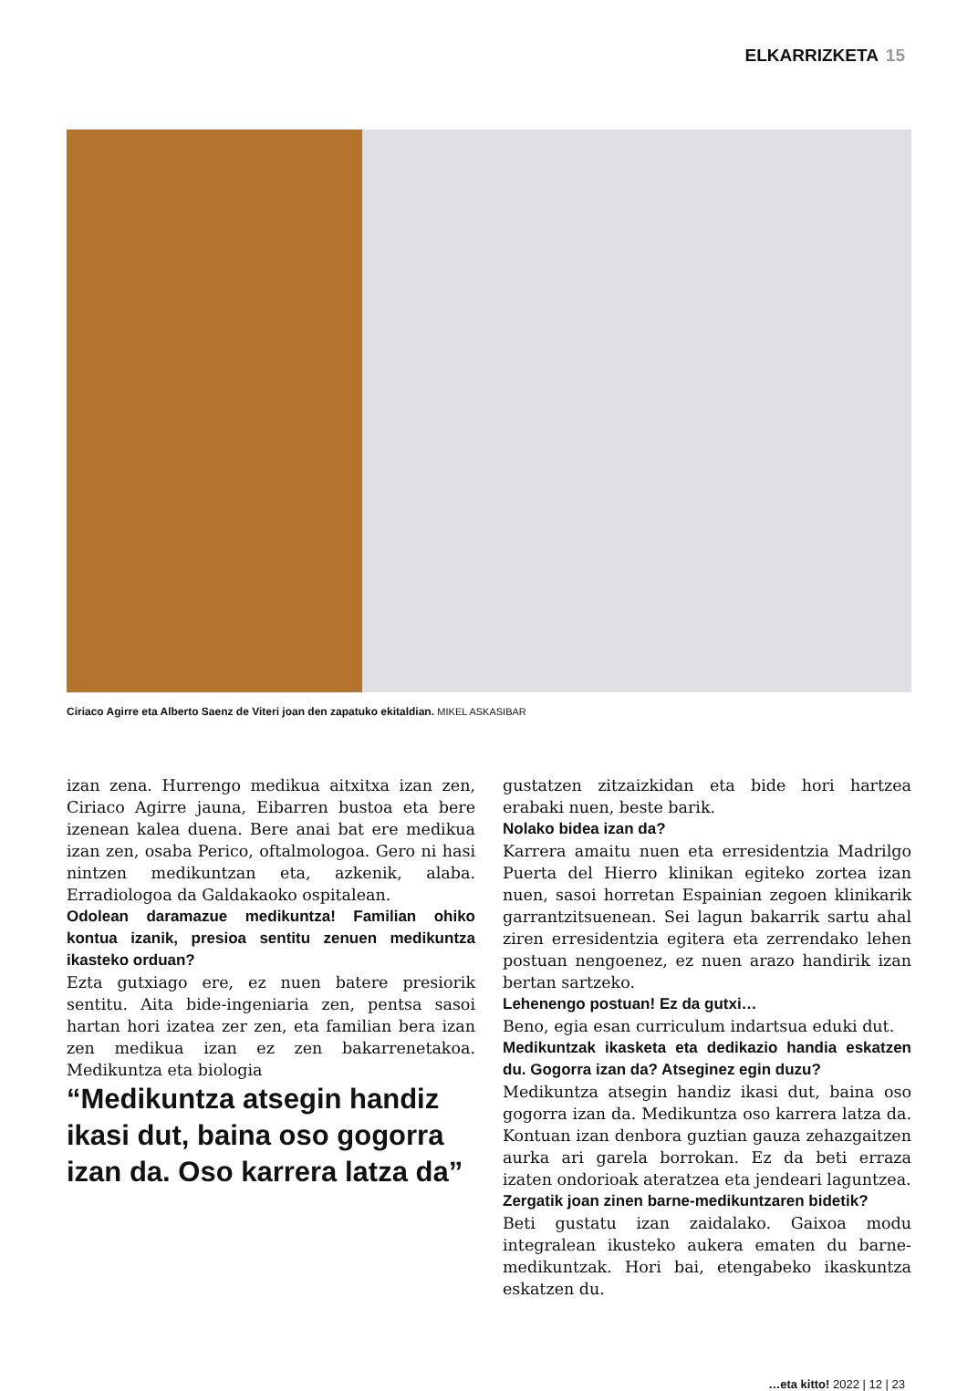ELKARRIZKETA 15
Ciriaco Agirre eta Alberto Saenz de Viteri joan den zapatuko ekitaldian. MIKEL ASKASIBAR
izan zena. Hurrengo medikua aitxitxa izan zen, Ciriaco Agirre jauna, Eibarren bustoa eta bere izenean kalea duena. Bere anai bat ere medikua izan zen, osaba Perico, oftalmologoa. Gero ni hasi nintzen medikuntzan eta, azkenik, alaba. Erradiologoa da Galdakaoko ospitalean.
Odolean daramazue medikuntza! Familian ohiko kontua izanik, presioa sentitu zenuen medikuntza ikasteko orduan?
Ezta gutxiago ere, ez nuen batere presiorik sentitu. Aita bide-ingeniaria zen, pentsa sasoi hartan hori izatea zer zen, eta familian bera izan zen medikua izan ez zen bakarrenetakoa. Medikuntza eta biologia
“Medikuntza atsegin handiz ikasi dut, baina oso gogorra izan da. Oso karrera latza da”
gustatzen zitzaizkidan eta bide hori hartzea erabaki nuen, beste barik.
Nolako bidea izan da?
Karrera amaitu nuen eta erresidentzia Madrilgo Puerta del Hierro klinikan egiteko zortea izan nuen, sasoi horretan Espainian zegoen klinikarik garrantzitsuenean. Sei lagun bakarrik sartu ahal ziren erresidentzia egitera eta zerrendako lehen postuan nengoenez, ez nuen arazo handirik izan bertan sartzeko.
Lehenengo postuan! Ez da gutxi…
Beno, egia esan curriculum indartsua eduki dut.
Medikuntzak ikasketa eta dedikazio handia eskatzen du. Gogorra izan da? Atseginez egin duzu?
Medikuntza atsegin handiz ikasi dut, baina oso gogorra izan da. Medikuntza oso karrera latza da. Kontuan izan denbora guztian gauza zehazgaitzen aurka ari garela borrokan. Ez da beti erraza izaten ondorioak ateratzea eta jendeari laguntzea.
Zergatik joan zinen barne-medikuntzaren bidetik?
Beti gustatu izan zaidalako. Gaixoa modu integralean ikusteko aukera ematen du barne-medikuntzak. Hori bai, etengabeko ikaskuntza eskatzen du.
…eta kitto! 2022 | 12 | 23